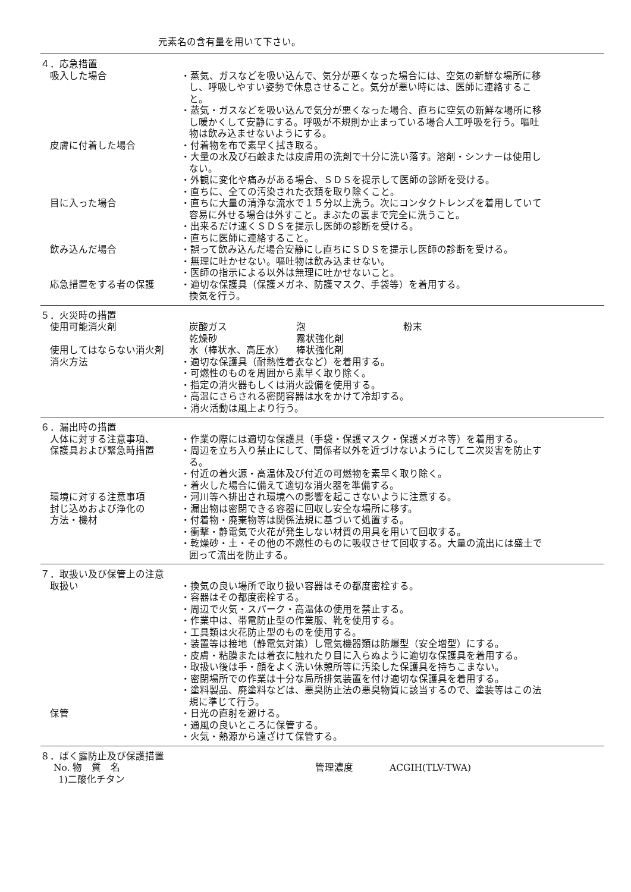元素名の含有量を用いて下さい。
４．応急措置
吸入した場合 ・蒸気、ガスなどを吸い込んで、気分が悪くなった場合には、空気の新鮮な場所に移し、呼吸しやすい姿勢で休息させること。気分が悪い時には、医師に連絡すること。
・蒸気・ガスなどを吸い込んで気分が悪くなった場合、直ちに空気の新鮮な場所に移し暖かくして安静にする。呼吸が不規則か止まっている場合人工呼吸を行う。嘔吐物は飲み込ませないようにする。
皮膚に付着した場合 ・付着物を布で素早く拭き取る。
・大量の水及び石鹸または皮膚用の洗剤で十分に洗い落す。溶剤・シンナーは使用しない。
・外観に変化や痛みがある場合、ＳＤＳを提示して医師の診断を受ける。
・直ちに、全ての汚染された衣類を取り除くこと。
目に入った場合 ・直ちに大量の清浄な流水で１５分以上洗う。次にコンタクトレンズを着用していて容易に外せる場合は外すこと。まぶたの裏まで完全に洗うこと。
・出来るだけ速くＳＤＳを提示し医師の診断を受ける。
・直ちに医師に連絡すること。
飲み込んだ場合 ・誤って飲み込んだ場合安静にし直ちにＳＤＳを提示し医師の診断を受ける。
・無理に吐かせない。嘔吐物は飲み込ませない。
・医師の指示による以外は無理に吐かせないこと。
応急措置をする者の保護 ・適切な保護具（保護メガネ、防護マスク、手袋等）を着用する。
換気を行う。
５．火災時の措置
使用可能消火剤 炭酸ガス 泡 粉末
乾燥砂 霧状強化剤
使用してはならない消火剤 水（棒状水、高圧水） 棒状強化剤
消火方法 ・適切な保護具（耐熱性着衣など）を着用する。
・可燃性のものを周囲から素早く取り除く。
・指定の消火器もしくは消火設備を使用する。
・高温にさらされる密閉容器は水をかけて冷却する。
・消火活動は風上より行う。
６．漏出時の措置
人体に対する注意事項、
保護具および緊急時措置
・作業の際には適切な保護具（手袋・保護マスク・保護メガネ等）を着用する。
・周辺を立ち入り禁止にして、関係者以外を近づけないようにして二次災害を防止する。
・付近の着火源・高温体及び付近の可燃物を素早く取り除く。
・着火した場合に備えて適切な消火器を準備する。
環境に対する注意事項 ・河川等へ排出され環境への影響を起こさないように注意する。
封じ込めおよび浄化の
方法・機材
・漏出物は密閉できる容器に回収し安全な場所に移す。
・付着物・廃棄物等は関係法規に基づいて処置する。
・衝撃・静電気で火花が発生しない材質の用具を用いて回収する。
・乾燥砂・土・その他の不燃性のものに吸収させて回収する。大量の流出には盛土で囲って流出を防止する。
７．取扱い及び保管上の注意
取扱い ・換気の良い場所で取り扱い容器はその都度密栓する。
・容器はその都度密栓する。
・周辺で火気・スパーク・高温体の使用を禁止する。
・作業中は、帯電防止型の作業服、靴を使用する。
・工具類は火花防止型のものを使用する。
・装置等は接地（静電気対策）し電気機器類は防爆型（安全増型）にする。
・皮膚・粘膜または着衣に触れたり目に入らぬように適切な保護具を着用する。
・取扱い後は手・顔をよく洗い休憩所等に汚染した保護具を持ちこまない。
・密閉場所での作業は十分な局所排気装置を付け適切な保護具を着用する。
・塗料製品、廃塗料などは、悪臭防止法の悪臭物質に該当するので、塗装等はこの法規に準じて行う。
保管 ・日光の直射を避ける。
・通風の良いところに保管する。
・火気・熱源から遠ざけて保管する。
８．ばく露防止及び保護措置
No. 物　質　名 管理濃度 ACGIH(TLV-TWA)
1)二酸化チタン